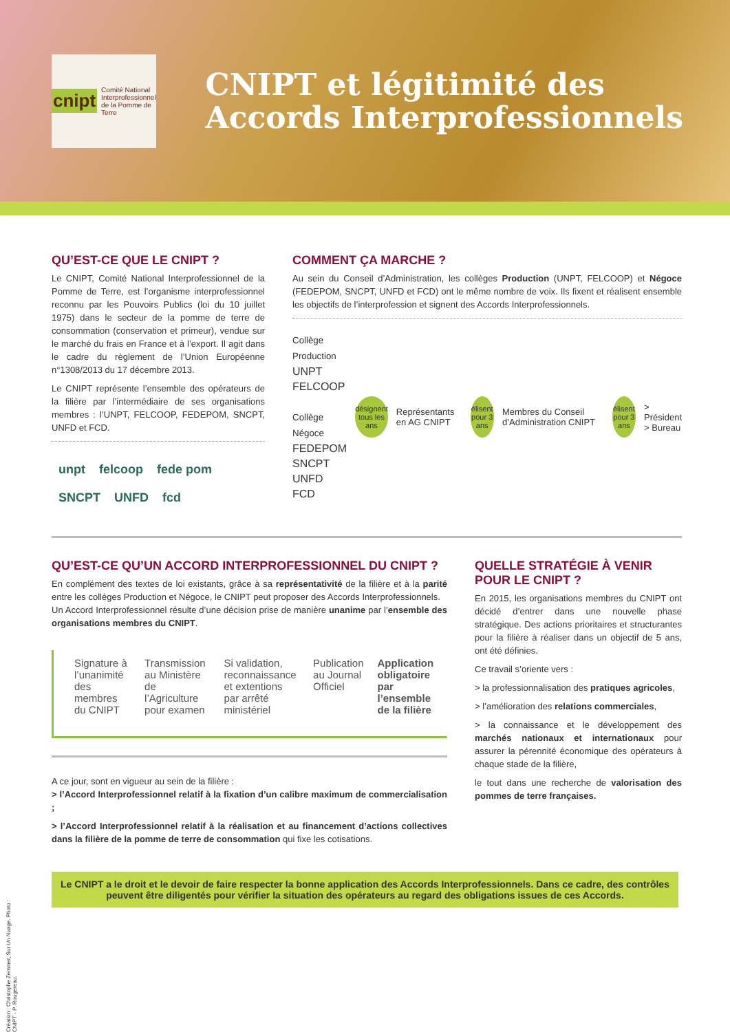cnipt Comité National
Interprofessionnel
de la Pomme de Terre
CNIPT et légitimité des Accords Interprofessionnels
QU’EST-CE QUE LE CNIPT ?
Le CNIPT, Comité National Interprofessionnel de la Pomme de Terre, est l’organisme interprofessionnel reconnu par les Pouvoirs Publics (loi du 10 juillet 1975) dans le secteur de la pomme de terre de consommation (conservation et primeur), vendue sur le marché du frais en France et à l’export. Il agit dans le cadre du règlement de l’Union Européenne n°1308/2013 du 17 décembre 2013.
Le CNIPT représente l’ensemble des opérateurs de la filière par l’intermédiaire de ses organisations membres : l’UNPT, FELCOOP, FEDEPOM, SNCPT, UNFD et FCD.
unpt felcoop fede pom SNCPT UNFD fcd
COMMENT ÇA MARCHE ?
Au sein du Conseil d’Administration, les collèges Production (UNPT, FELCOOP) et Négoce (FEDEPOM, SNCPT, UNFD et FCD) ont le même nombre de voix. Ils fixent et réalisent ensemble les objectifs de l’interprofession et signent des Accords Interprofessionnels.
Collège
Production
UNPT
FELCOOP
Collège
Négoce
FEDEPOM
SNCPT
UNFD
FCD
désignent tous les ans
Représentants en AG CNIPT
élisent pour 3 ans
Membres du Conseil d’Administration CNIPT
élisent pour 3 ans
> Président
> Bureau
QU’EST-CE QU’UN ACCORD INTERPROFESSIONNEL DU CNIPT ?
En complément des textes de loi existants, grâce à sa représentativité de la filière et à la parité entre les collèges Production et Négoce, le CNIPT peut proposer des Accords Interprofessionnels.
Un Accord Interprofessionnel résulte d’une décision prise de manière unanime par l’ensemble des organisations membres du CNIPT.
Signature à l’unanimité des membres du CNIPT
Transmission au Ministère de l’Agriculture pour examen
Si validation, reconnaissance et extentions par arrêté ministériel
Publication au Journal Officiel
Application obligatoire par l’ensemble de la filière
A ce jour, sont en vigueur au sein de la filière :
> l’Accord Interprofessionnel relatif à la fixation d’un calibre maximum de commercialisation ;
> l’Accord Interprofessionnel relatif à la réalisation et au financement d’actions collectives dans la filière de la pomme de terre de consommation qui fixe les cotisations.
QUELLE STRATÉGIE À VENIR POUR LE CNIPT ?
En 2015, les organisations membres du CNIPT ont décidé d’entrer dans une nouvelle phase stratégique. Des actions prioritaires et structurantes pour la filière à réaliser dans un objectif de 5 ans, ont été définies.
Ce travail s’oriente vers :
> la professionnalisation des pratiques agricoles,
> l’amélioration des relations commerciales,
> la connaissance et le développement des marchés nationaux et internationaux pour assurer la pérennité économique des opérateurs à chaque stade de la filière,
le tout dans une recherche de valorisation des pommes de terre françaises.
Le CNIPT a le droit et le devoir de faire respecter la bonne application des Accords Interprofessionnels. Dans ce cadre, des contrôles peuvent être diligentés pour vérifier la situation des opérateurs au regard des obligations issues de ces Accords.
Création : Christophe Zemmer, Sur Un Nuage. Photo : CNIPT - P. Rougereau.